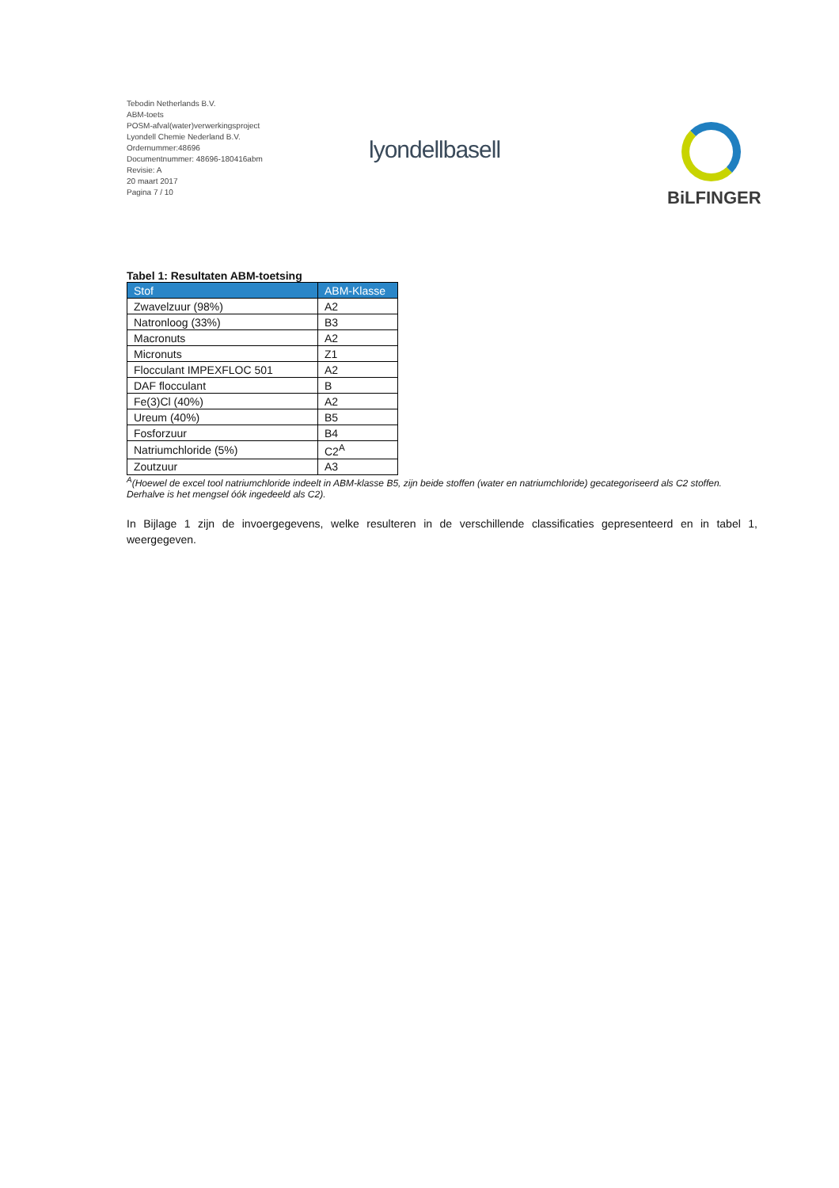Tebodin Netherlands B.V.
ABM-toets
POSM-afval(water)verwerkingsproject
Lyondell Chemie Nederland B.V.
Ordernummer:48696
Documentnummer: 48696-180416abm
Revisie: A
20 maart 2017
Pagina 7 / 10
lyondellbasell
BiLFINGER
Tabel 1: Resultaten ABM-toetsing
| Stof | ABM-Klasse |
| --- | --- |
| Zwavelzuur (98%) | A2 |
| Natronloog (33%) | B3 |
| Macronuts | A2 |
| Micronuts | Z1 |
| Flocculant IMPEXFLOC 501 | A2 |
| DAF flocculant | B |
| Fe(3)Cl (40%) | A2 |
| Ureum (40%) | B5 |
| Fosforzuur | B4 |
| Natriumchloride (5%) | C2<sup>A</sup> |
| Zoutzuur | A3 |
<sup>A</sup>(Hoewel de excel tool natriumchloride indeelt in ABM-klasse B5, zijn beide stoffen (water en natriumchloride) gecategoriseerd als C2 stoffen. Derhalve is het mengsel óók ingedeeld als C2).
In Bijlage 1 zijn de invoergegevens, welke resulteren in de verschillende classificaties gepresenteerd en in tabel 1, weergegeven.